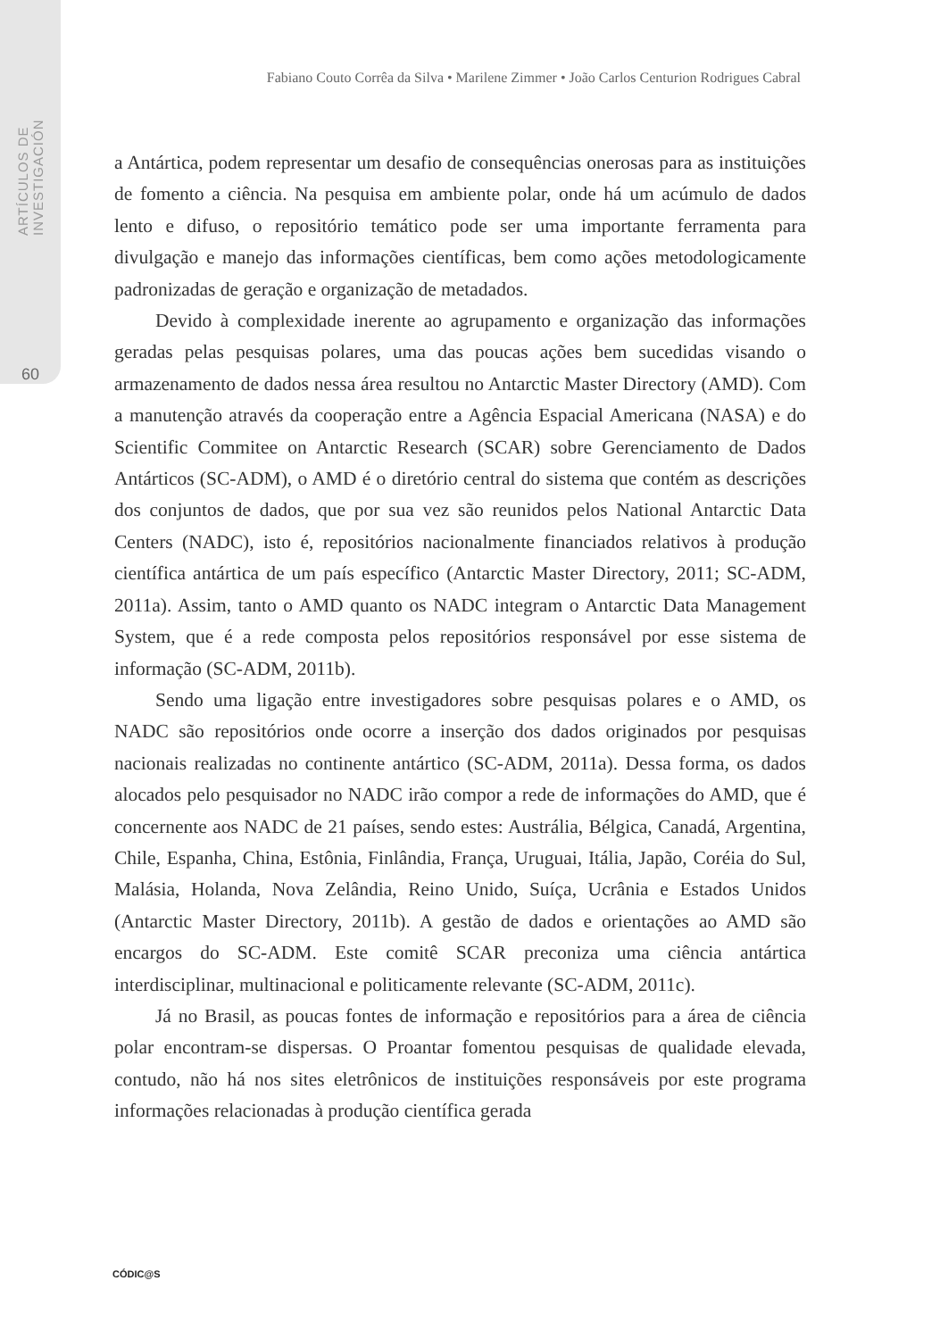ARTÍCULOS DE INVESTIGACIÓN
60
Fabiano Couto Corrêa da Silva • Marilene Zimmer • João Carlos Centurion Rodrigues Cabral
a Antártica, podem representar um desafio de consequências onerosas para as instituições de fomento a ciência. Na pesquisa em ambiente polar, onde há um acúmulo de dados lento e difuso, o repositório temático pode ser uma importante ferramenta para divulgação e manejo das informações científicas, bem como ações metodologicamente padronizadas de geração e organização de metadados.
Devido à complexidade inerente ao agrupamento e organização das informações geradas pelas pesquisas polares, uma das poucas ações bem sucedidas visando o armazenamento de dados nessa área resultou no Antarctic Master Directory (AMD). Com a manutenção através da cooperação entre a Agência Espacial Americana (NASA) e do Scientific Commitee on Antarctic Research (SCAR) sobre Gerenciamento de Dados Antárticos (SC-ADM), o AMD é o diretório central do sistema que contém as descrições dos conjuntos de dados, que por sua vez são reunidos pelos National Antarctic Data Centers (NADC), isto é, repositórios nacionalmente financiados relativos à produção científica antártica de um país específico (Antarctic Master Directory, 2011; SC-ADM, 2011a). Assim, tanto o AMD quanto os NADC integram o Antarctic Data Management System, que é a rede composta pelos repositórios responsável por esse sistema de informação (SC-ADM, 2011b).
Sendo uma ligação entre investigadores sobre pesquisas polares e o AMD, os NADC são repositórios onde ocorre a inserção dos dados originados por pesquisas nacionais realizadas no continente antártico (SC-ADM, 2011a). Dessa forma, os dados alocados pelo pesquisador no NADC irão compor a rede de informações do AMD, que é concernente aos NADC de 21 países, sendo estes: Austrália, Bélgica, Canadá, Argentina, Chile, Espanha, China, Estônia, Finlândia, França, Uruguai, Itália, Japão, Coréia do Sul, Malásia, Holanda, Nova Zelândia, Reino Unido, Suíça, Ucrânia e Estados Unidos (Antarctic Master Directory, 2011b). A gestão de dados e orientações ao AMD são encargos do SC-ADM. Este comitê SCAR preconiza uma ciência antártica interdisciplinar, multinacional e politicamente relevante (SC-ADM, 2011c).
Já no Brasil, as poucas fontes de informação e repositórios para a área de ciência polar encontram-se dispersas. O Proantar fomentou pesquisas de qualidade elevada, contudo, não há nos sites eletrônicos de instituições responsáveis por este programa informações relacionadas à produção científica gerada
CÓDIC@S